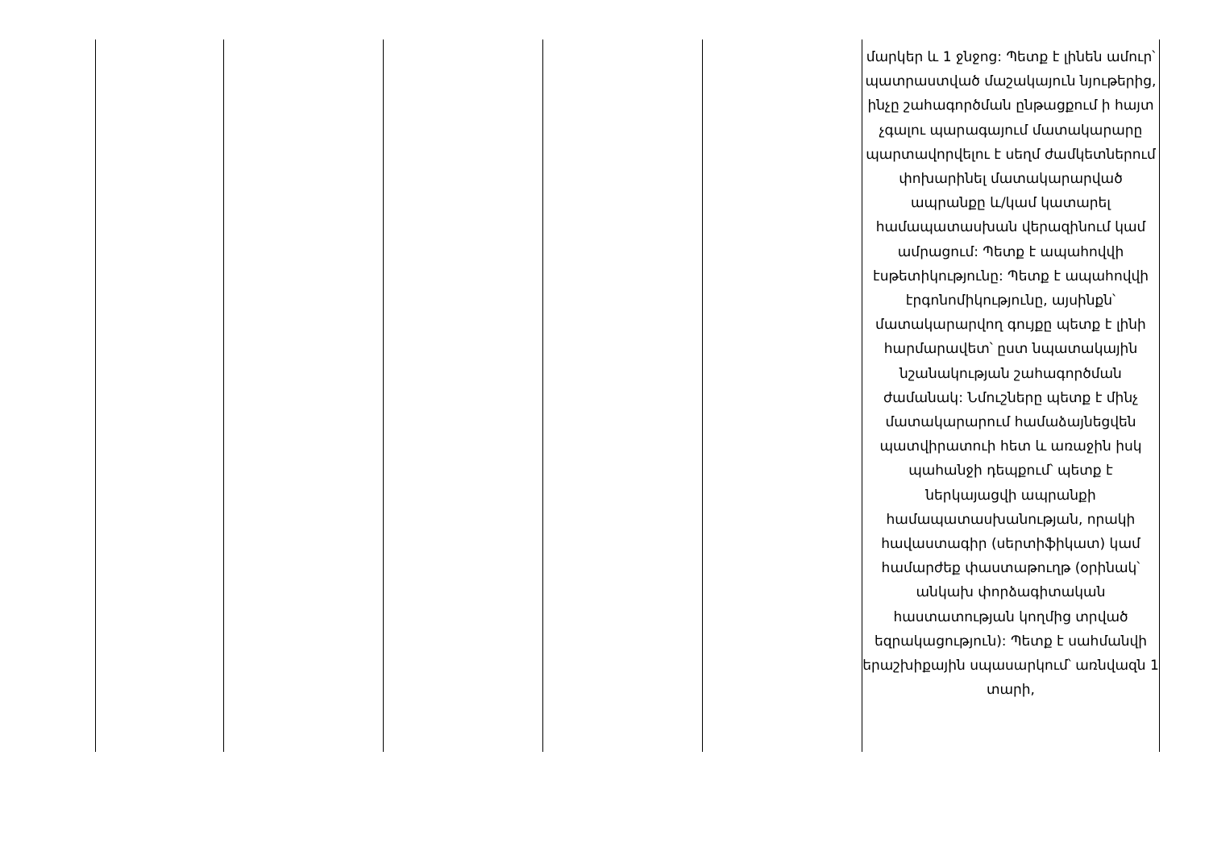| | | | | | մարկեր և 1 ջնջոց: Պետք է լինեն ամուր՝ պատրաստված մաշակայուն նյութերից, ինչը շահագործման ընթացքում ի հայտ չգալու պարագայում մատակարարը պարտավորվելու է սեղմ ժամկետներում փոխարինել մատակարարված ապրանքը և/կամ կատարել համապատասխան վերազինում կամ ամրացում: Պետք է ապահովվի էսթետիկությունը: Պետք է ապահովվի էրգոնոմիկությունը, այսինքն՝ մատակարարվող գույքը պետք է լինի հարմարավետ՝ ըստ նպատակային նշանակության շահագործման ժամանակ: Նմուշները պետք է մինչ մատակարարում համաձայնեցվեն պատվիրատուի հետ և առաջին իսկ պահանջի դեպքում՝ պետք է ներկայացվի ապրանքի համապատասխանության, որակի հավաստագիր (սերտիֆիկատ) կամ համարժեք փաստաթուղթ (օրինակ՝ անկախ փորձագիտական հաստատության կողմից տրված եզրակացություն): Պետք է սահմանվի երաշխիքային սպասարկում՝ առնվազն 1 տարի, |